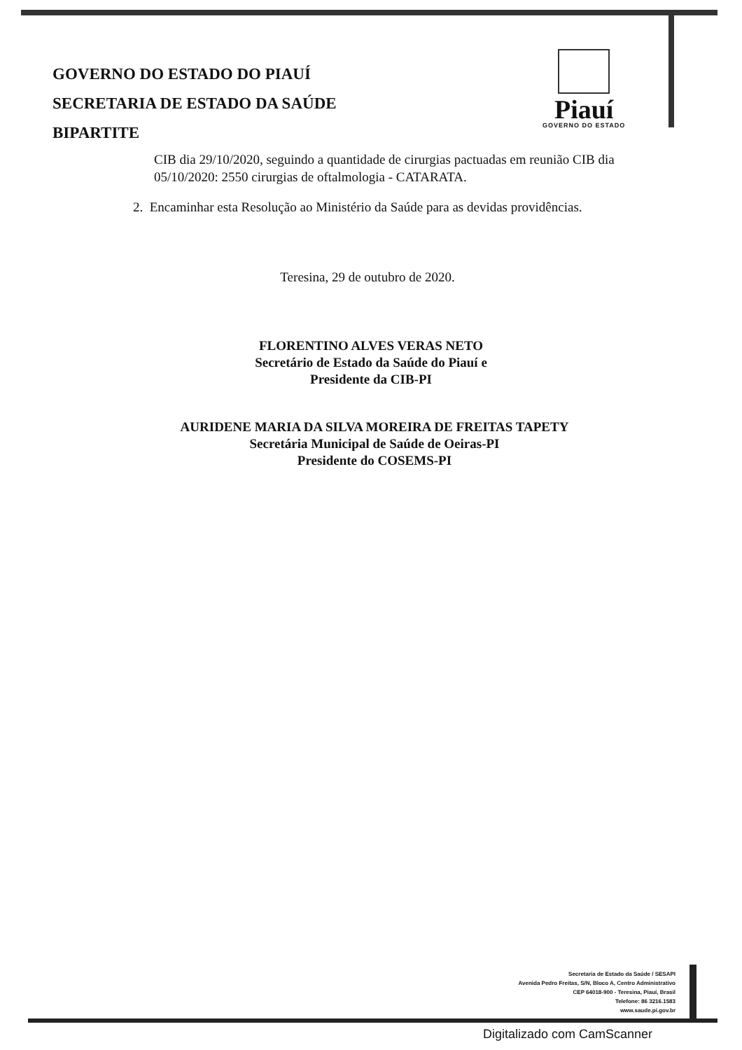GOVERNO DO ESTADO DO PIAUÍ
SECRETARIA DE ESTADO DA SAÚDE
BIPARTITE
Piauí
GOVERNO DO ESTADO
CIB dia 29/10/2020, seguindo a quantidade de cirurgias pactuadas em reunião CIB dia 05/10/2020: 2550 cirurgias de oftalmologia - CATARATA.
2. Encaminhar esta Resolução ao Ministério da Saúde para as devidas providências.
Teresina, 29 de outubro de 2020.
FLORENTINO ALVES VERAS NETO
Secretário de Estado da Saúde do Piauí e
Presidente da CIB-PI
AURIDENE MARIA DA SILVA MOREIRA DE FREITAS TAPETY
Secretária Municipal de Saúde de Oeiras-PI
Presidente do COSEMS-PI
Secretaria de Estado da Saúde / SESAPI
Avenida Pedro Freitas, S/N, Bloco A, Centro Administrativo
CEP 64018-900 - Teresina, Piauí, Brasil
Telefone: 86 3216.1583
www.saude.pi.gov.br
Digitalizado com CamScanner